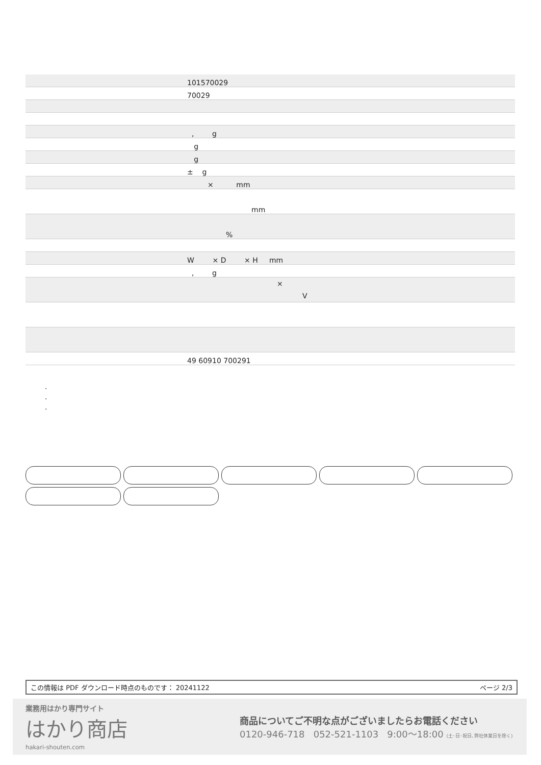| | 101570029 |
| | 70029 |
| | , g |
| | g |
| | g |
| | ± g |
| | × mm |
| | mm |
| | % |
| | W × D × H mm |
| | , g |
| | × V |
| | 49 60910 700291 |
.
.
.
この情報は PDF ダウンロード時点のものです： 20241122 ページ 2/3
業務用はかり専門サイト
はかり商店
hakari-shouten.com
商品についてご不明な点がございましたらお電話ください
0120-946-718 052-521-1103 9:00〜18:00 (土･日･祝日､弊社休業日を除く)